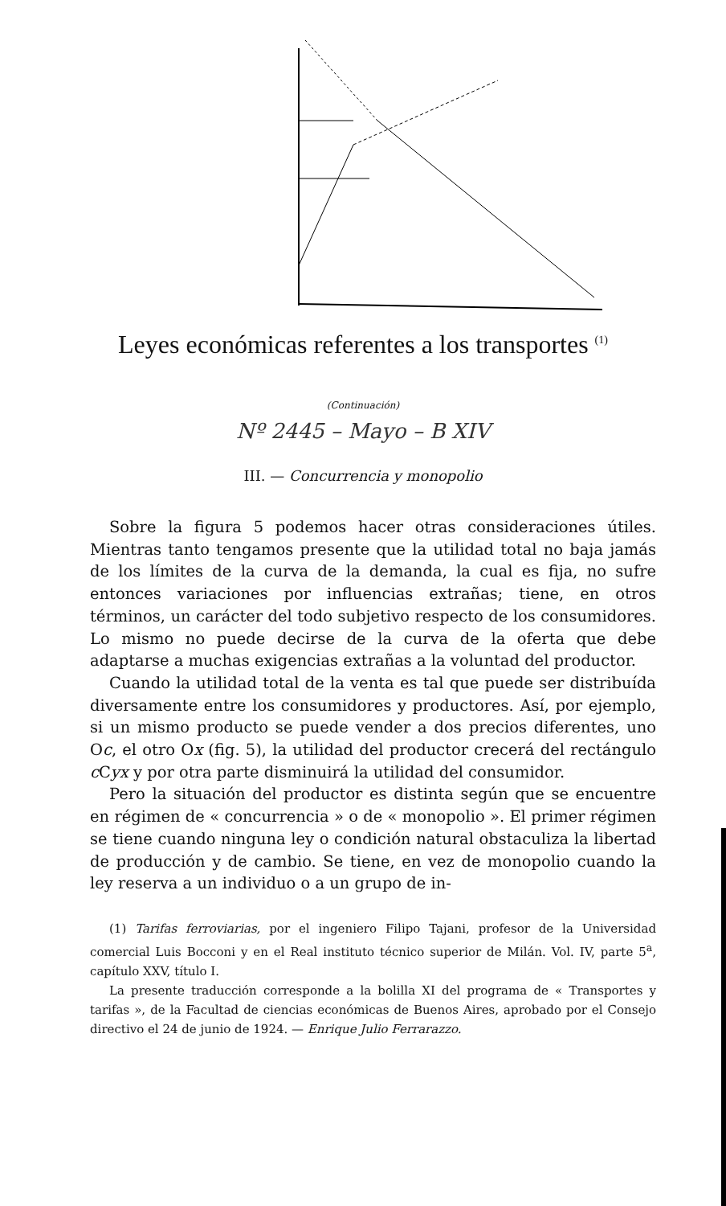Leyes económicas referentes a los transportes <sup>(1)</sup>
(Continuación)
Nº 2445 – Mayo – B XIV
III. — Concurrencia y monopolio
Sobre la figura 5 podemos hacer otras consideraciones útiles. Mientras tanto tengamos presente que la utilidad total no baja jamás de los límites de la curva de la demanda, la cual es fija, no sufre entonces variaciones por influencias extrañas; tiene, en otros términos, un carácter del todo subjetivo respecto de los consumidores. Lo mismo no puede decirse de la curva de la oferta que debe adaptarse a muchas exigencias extrañas a la voluntad del productor.
Cuando la utilidad total de la venta es tal que puede ser distribuída diversamente entre los consumidores y productores. Así, por ejemplo, si un mismo producto se puede vender a dos precios diferentes, uno Oc, el otro Ox (fig. 5), la utilidad del productor crecerá del rectángulo c Cyx y por otra parte disminuirá la utilidad del consumidor.
Pero la situación del productor es distinta según que se encuentre en régimen de « concurrencia » o de « monopolio ». El primer régimen se tiene cuando ninguna ley o condición natural obstaculiza la libertad de producción y de cambio. Se tiene, en vez de monopolio cuando la ley reserva a un individuo o a un grupo de in-
(1) Tarifas ferroviarias, por el ingeniero Filipo Tajani, profesor de la Universidad comercial Luis Bocconi y en el Real instituto técnico superior de Milán. Vol. IV, parte 5<sup>a</sup>, capítulo XXV, título I.
La presente traducción corresponde a la bolilla XI del programa de « Transportes y tarifas », de la Facultad de ciencias económicas de Buenos Aires, aprobado por el Consejo directivo el 24 de junio de 1924. — Enrique Julio Ferrarazzo.